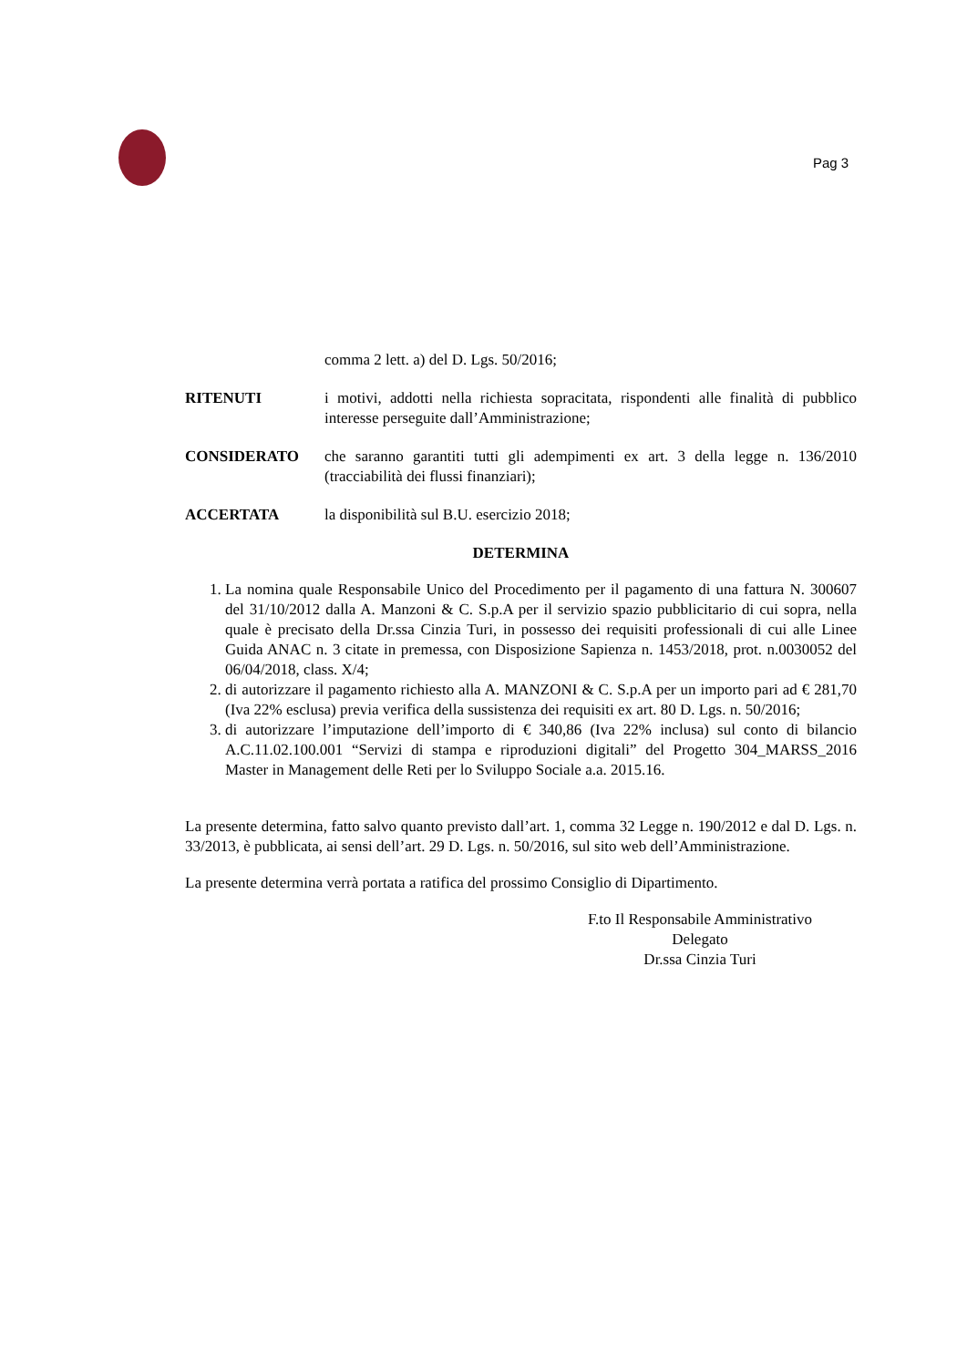Pag 3
comma 2 lett. a) del D. Lgs. 50/2016;
RITENUTI i motivi, addotti nella richiesta sopracitata, rispondenti alle finalità di pubblico interesse perseguite dall’Amministrazione;
CONSIDERATO che saranno garantiti tutti gli adempimenti ex art. 3 della legge n. 136/2010 (tracciabilità dei flussi finanziari);
ACCERTATA la disponibilità sul B.U. esercizio 2018;
DETERMINA
1. La nomina quale Responsabile Unico del Procedimento per il pagamento di una fattura N. 300607 del 31/10/2012 dalla A. Manzoni & C. S.p.A per il servizio spazio pubblicitario di cui sopra, nella quale è precisato della Dr.ssa Cinzia Turi, in possesso dei requisiti professionali di cui alle Linee Guida ANAC n. 3 citate in premessa, con Disposizione Sapienza n. 1453/2018, prot. n.0030052 del 06/04/2018, class. X/4;
2. di autorizzare il pagamento richiesto alla A. MANZONI & C. S.p.A per un importo pari ad € 281,70 (Iva 22% esclusa) previa verifica della sussistenza dei requisiti ex art. 80 D. Lgs. n. 50/2016;
3. di autorizzare l’imputazione dell’importo di € 340,86 (Iva 22% inclusa) sul conto di bilancio A.C.11.02.100.001 “Servizi di stampa e riproduzioni digitali” del Progetto 304_MARSS_2016 Master in Management delle Reti per lo Sviluppo Sociale a.a. 2015.16.
La presente determina, fatto salvo quanto previsto dall’art. 1, comma 32 Legge n. 190/2012 e dal D. Lgs. n. 33/2013, è pubblicata, ai sensi dell’art. 29 D. Lgs. n. 50/2016, sul sito web dell’Amministrazione.
La presente determina verrà portata a ratifica del prossimo Consiglio di Dipartimento.
F.to Il Responsabile Amministrativo
Delegato
Dr.ssa Cinzia Turi